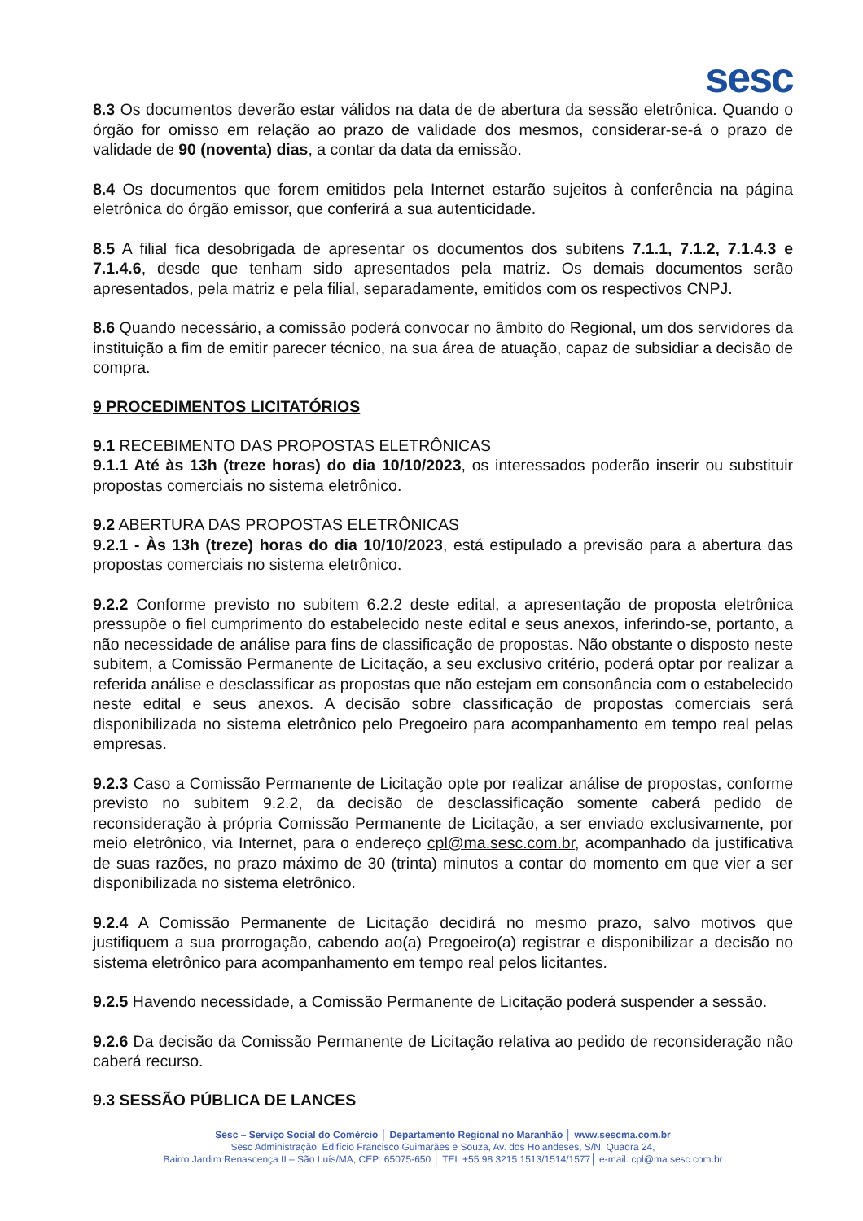sesc
8.3 Os documentos deverão estar válidos na data de de abertura da sessão eletrônica. Quando o órgão for omisso em relação ao prazo de validade dos mesmos, considerar-se-á o prazo de validade de 90 (noventa) dias, a contar da data da emissão.
8.4 Os documentos que forem emitidos pela Internet estarão sujeitos à conferência na página eletrônica do órgão emissor, que conferirá a sua autenticidade.
8.5 A filial fica desobrigada de apresentar os documentos dos subitens 7.1.1, 7.1.2, 7.1.4.3 e 7.1.4.6, desde que tenham sido apresentados pela matriz. Os demais documentos serão apresentados, pela matriz e pela filial, separadamente, emitidos com os respectivos CNPJ.
8.6 Quando necessário, a comissão poderá convocar no âmbito do Regional, um dos servidores da instituição a fim de emitir parecer técnico, na sua área de atuação, capaz de subsidiar a decisão de compra.
9 PROCEDIMENTOS LICITATÓRIOS
9.1 RECEBIMENTO DAS PROPOSTAS ELETRÔNICAS
9.1.1 Até às 13h (treze horas) do dia 10/10/2023, os interessados poderão inserir ou substituir propostas comerciais no sistema eletrônico.
9.2 ABERTURA DAS PROPOSTAS ELETRÔNICAS
9.2.1 - Às 13h (treze) horas do dia 10/10/2023, está estipulado a previsão para a abertura das propostas comerciais no sistema eletrônico.
9.2.2 Conforme previsto no subitem 6.2.2 deste edital, a apresentação de proposta eletrônica pressupõe o fiel cumprimento do estabelecido neste edital e seus anexos, inferindo-se, portanto, a não necessidade de análise para fins de classificação de propostas. Não obstante o disposto neste subitem, a Comissão Permanente de Licitação, a seu exclusivo critério, poderá optar por realizar a referida análise e desclassificar as propostas que não estejam em consonância com o estabelecido neste edital e seus anexos. A decisão sobre classificação de propostas comerciais será disponibilizada no sistema eletrônico pelo Pregoeiro para acompanhamento em tempo real pelas empresas.
9.2.3 Caso a Comissão Permanente de Licitação opte por realizar análise de propostas, conforme previsto no subitem 9.2.2, da decisão de desclassificação somente caberá pedido de reconsideração à própria Comissão Permanente de Licitação, a ser enviado exclusivamente, por meio eletrônico, via Internet, para o endereço cpl@ma.sesc.com.br, acompanhado da justificativa de suas razões, no prazo máximo de 30 (trinta) minutos a contar do momento em que vier a ser disponibilizada no sistema eletrônico.
9.2.4 A Comissão Permanente de Licitação decidirá no mesmo prazo, salvo motivos que justifiquem a sua prorrogação, cabendo ao(a) Pregoeiro(a) registrar e disponibilizar a decisão no sistema eletrônico para acompanhamento em tempo real pelos licitantes.
9.2.5 Havendo necessidade, a Comissão Permanente de Licitação poderá suspender a sessão.
9.2.6 Da decisão da Comissão Permanente de Licitação relativa ao pedido de reconsideração não caberá recurso.
9.3 SESSÃO PÚBLICA DE LANCES
Sesc – Serviço Social do Comércio │ Departamento Regional no Maranhão │ www.sescma.com.br
Sesc Administração, Edifício Francisco Guimarães e Souza, Av. dos Holandeses, S/N, Quadra 24,
Bairro Jardim Renascença II – São Luís/MA, CEP: 65075-650 │ TEL +55 98 3215 1513/1514/1577│ e-mail: cpl@ma.sesc.com.br